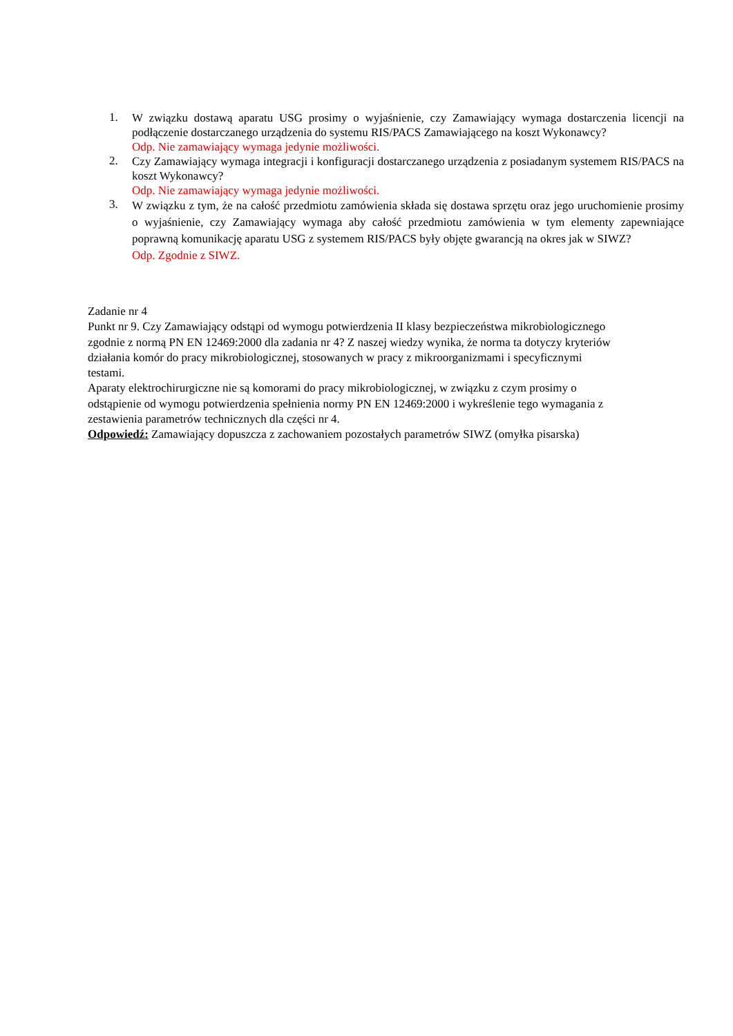1.
W związku dostawą aparatu USG prosimy o wyjaśnienie, czy Zamawiający wymaga dostarczenia licencji na podłączenie dostarczanego urządzenia do systemu RIS/PACS Zamawiającego na koszt Wykonawcy?
Odp. Nie zamawiający wymaga jedynie możliwości.
2.
Czy Zamawiający wymaga integracji i konfiguracji dostarczanego urządzenia z posiadanym systemem RIS/PACS na koszt Wykonawcy?
Odp. Nie zamawiający wymaga jedynie możliwości.
3.
W związku z tym, że na całość przedmiotu zamówienia składa się dostawa sprzętu oraz jego uruchomienie prosimy o wyjaśnienie, czy Zamawiający wymaga aby całość przedmiotu zamówienia w tym elementy zapewniające poprawną komunikację aparatu USG z systemem RIS/PACS były objęte gwarancją na okres jak w SIWZ?
Odp. Zgodnie z SIWZ.
Zadanie nr 4
Punkt nr 9. Czy Zamawiający odstąpi od wymogu potwierdzenia II klasy bezpieczeństwa mikrobiologicznego zgodnie z normą PN EN 12469:2000 dla zadania nr 4? Z naszej wiedzy wynika, że norma ta dotyczy kryteriów działania komór do pracy mikrobiologicznej, stosowanych w pracy z mikroorganizmami i specyficznymi testami.
Aparaty elektrochirurgiczne nie są komorami do pracy mikrobiologicznej, w związku z czym prosimy o odstąpienie od wymogu potwierdzenia spełnienia normy PN EN 12469:2000 i wykreślenie tego wymagania z zestawienia parametrów technicznych dla części nr 4.
Odpowiedź: Zamawiający dopuszcza z zachowaniem pozostałych parametrów SIWZ (omyłka pisarska)